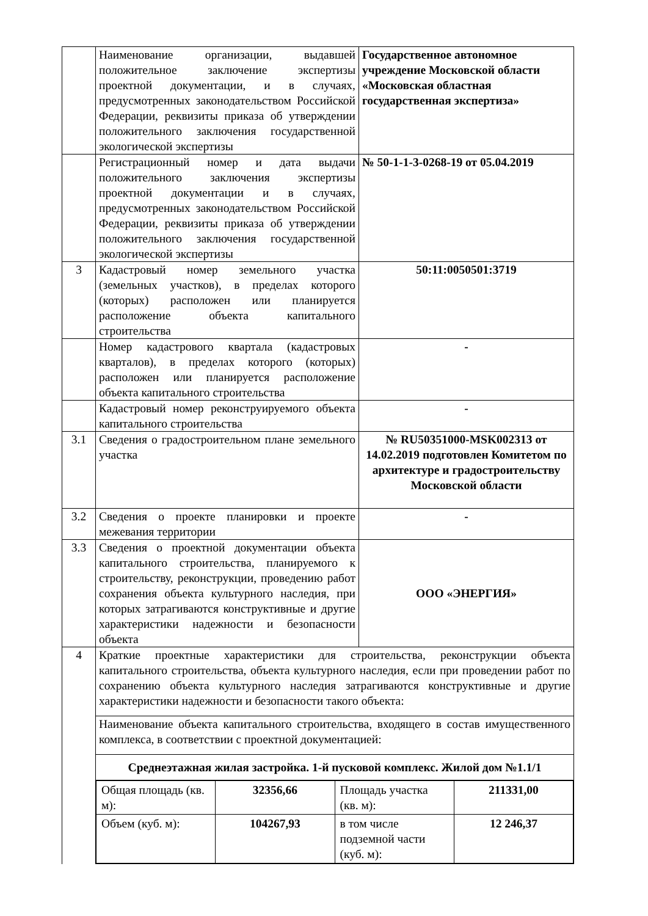| | Наименование организации, выдавшей положительное заключение экспертизы проектной документации, и в случаях, предусмотренных законодательством Российской Федерации, реквизиты приказа об утверждении положительного заключения государственной экологической экспертизы | Государственное автономное учреждение Московской области «Московская областная государственная экспертиза» |
| | Регистрационный номер и дата выдачи положительного заключения экспертизы проектной документации и в случаях, предусмотренных законодательством Российской Федерации, реквизиты приказа об утверждении положительного заключения государственной экологической экспертизы | № 50-1-1-3-0268-19 от 05.04.2019 |
| 3 | Кадастровый номер земельного участка (земельных участков), в пределах которого (которых) расположен или планируется расположение объекта капитального строительства | 50:11:0050501:3719 |
| | Номер кадастрового квартала (кадастровых кварталов), в пределах которого (которых) расположен или планируется расположение объекта капитального строительства | - |
| | Кадастровый номер реконструируемого объекта капитального строительства | - |
| 3.1 | Сведения о градостроительном плане земельного участка | № RU50351000-MSK002313 от 14.02.2019 подготовлен Комитетом по архитектуре и градостроительству Московской области |
| 3.2 | Сведения о проекте планировки и проекте межевания территории | - |
| 3.3 | Сведения о проектной документации объекта капитального строительства, планируемого к строительству, реконструкции, проведению работ сохранения объекта культурного наследия, при которых затрагиваются конструктивные и другие характеристики надежности и безопасности объекта | ООО «ЭНЕРГИЯ» |
| 4 | Краткие проектные характеристики для строительства, реконструкции объекта капитального строительства, объекта культурного наследия, если при проведении работ по сохранению объекта культурного наследия затрагиваются конструктивные и другие характеристики надежности и безопасности такого объекта: | |
| | Наименование объекта капитального строительства, входящего в состав имущественного комплекса, в соответствии с проектной документацией: | |
| | Среднеэтажная жилая застройка. 1-й пусковой комплекс. Жилой дом №1.1/1 | |
| | / Общая площадь (кв. м): / 32356,66 / Площадь участка (кв. м): / 211331,00 / / Объем (куб. м): / 104267,93 / в том числе подземной части (куб. м): / 12 246,37 / | |